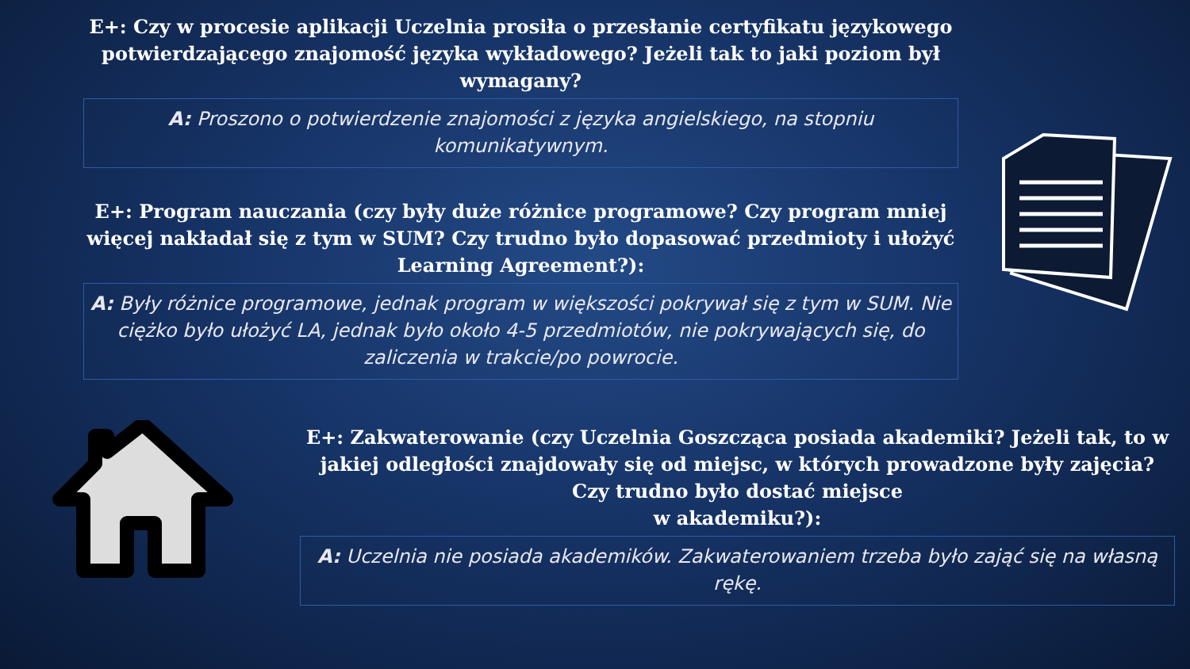E+: Czy w procesie aplikacji Uczelnia prosiła o przesłanie certyfikatu językowego potwierdzającego znajomość języka wykładowego? Jeżeli tak to jaki poziom był wymagany?
A: Proszono o potwierdzenie znajomości z języka angielskiego, na stopniu komunikatywnym.
E+: Program nauczania (czy były duże różnice programowe? Czy program mniej więcej nakładał się z tym w SUM? Czy trudno było dopasować przedmioty i ułożyć Learning Agreement?):
A: Były różnice programowe, jednak program w większości pokrywał się z tym w SUM. Nie ciężko było ułożyć LA, jednak było około 4-5 przedmiotów, nie pokrywających się, do zaliczenia w trakcie/po powrocie.
E+: Zakwaterowanie (czy Uczelnia Goszcząca posiada akademiki? Jeżeli tak, to w jakiej odległości znajdowały się od miejsc, w których prowadzone były zajęcia? Czy trudno było dostać miejsce
w akademiku?):
A: Uczelnia nie posiada akademików. Zakwaterowaniem trzeba było zająć się na własną rękę.